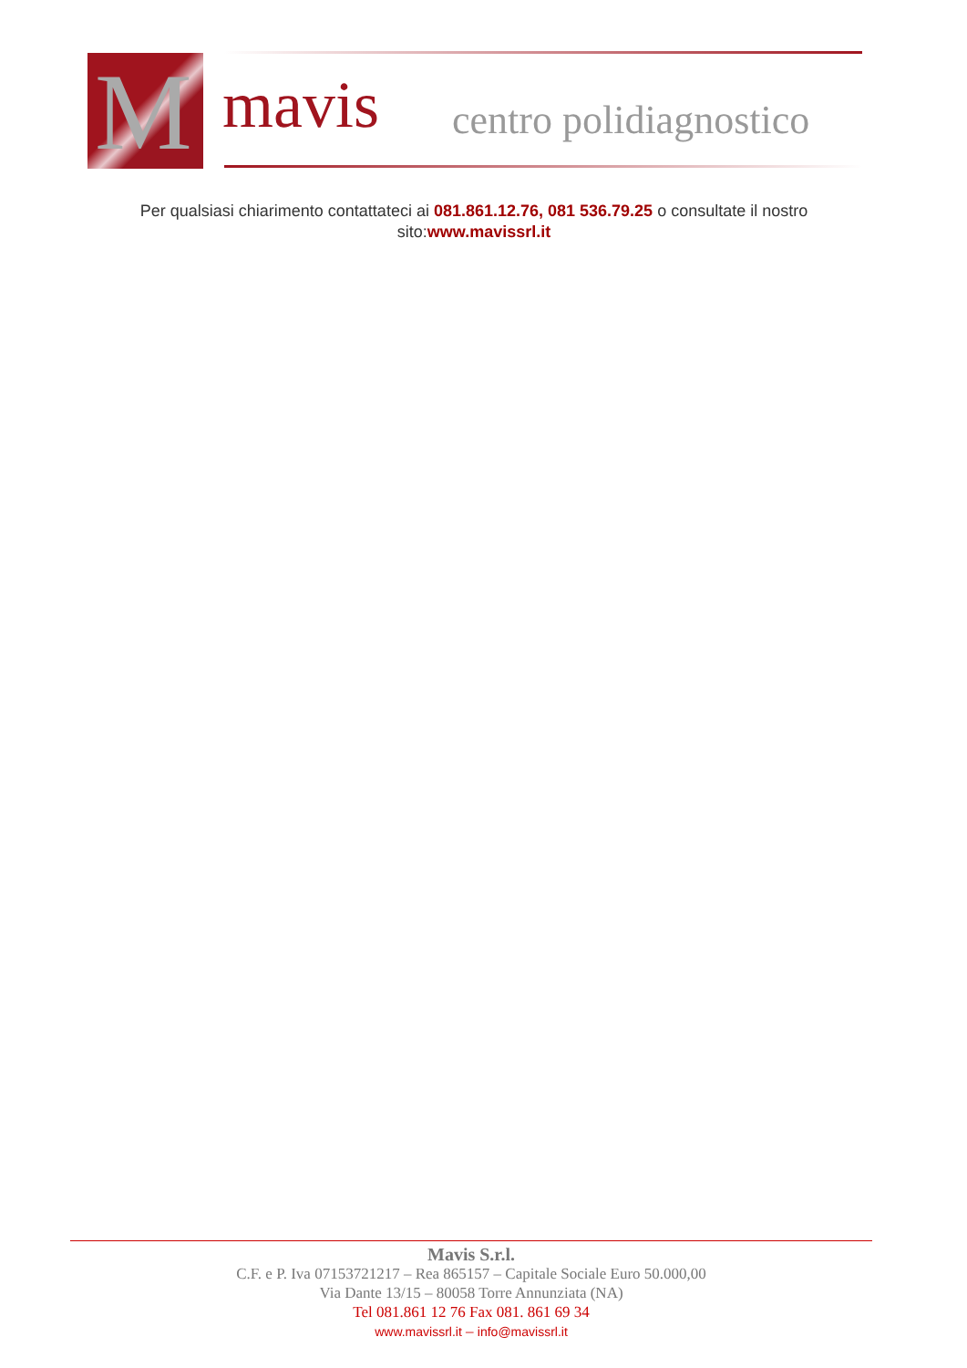M
mavis centro polidiagnostico
Per qualsiasi chiarimento contattateci ai 081.861.12.76, 081 536.79.25 o consultate il nostro sito:www.mavissrl.it
Mavis S.r.l.
C.F. e P. Iva 07153721217 – Rea 865157 – Capitale Sociale Euro 50.000,00
Via Dante 13/15 – 80058 Torre Annunziata (NA)
Tel 081.861 12 76 Fax 081. 861 69 34
www.mavissrl.it – info@mavissrl.it